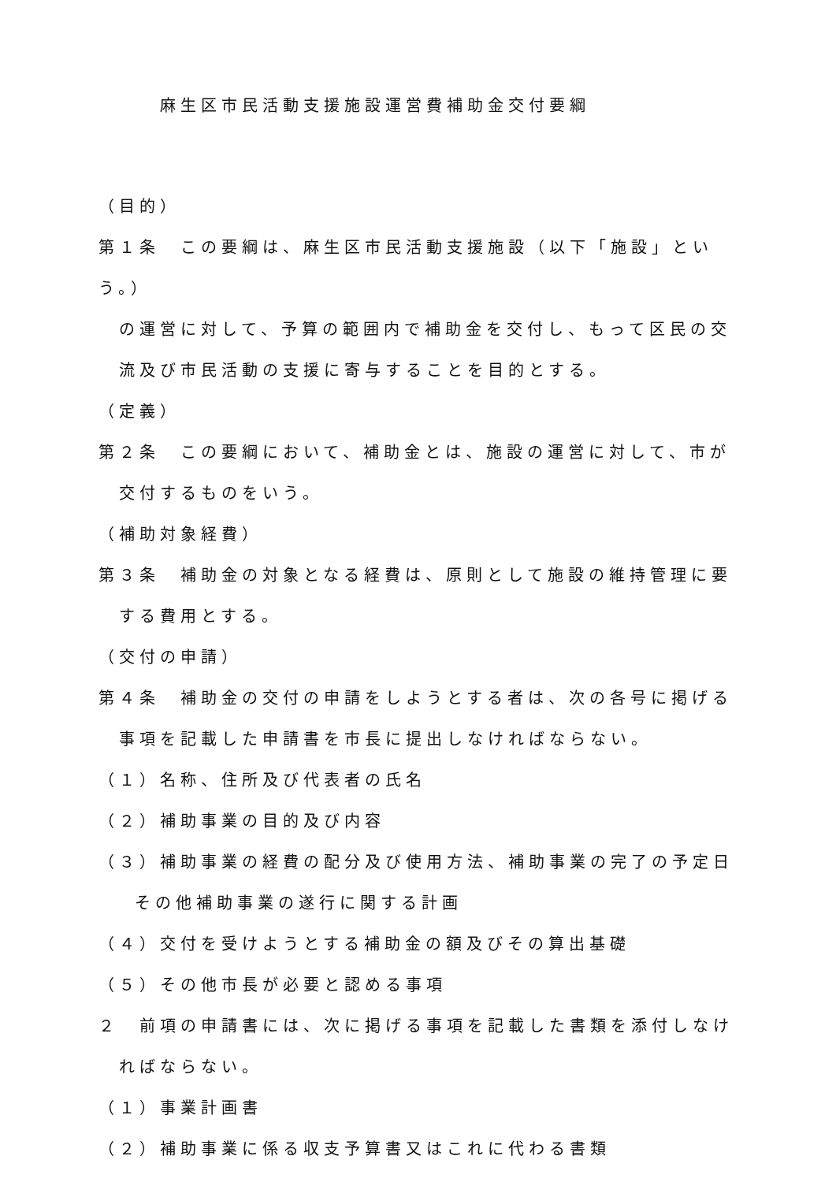麻生区市民活動支援施設運営費補助金交付要綱
（目的）
第１条　この要綱は、麻生区市民活動支援施設（以下「施設」という。）
の運営に対して、予算の範囲内で補助金を交付し、もって区民の交
流及び市民活動の支援に寄与することを目的とする。
（定義）
第２条　この要綱において、補助金とは、施設の運営に対して、市が
交付するものをいう。
（補助対象経費）
第３条　補助金の対象となる経費は、原則として施設の維持管理に要
する費用とする。
（交付の申請）
第４条　補助金の交付の申請をしようとする者は、次の各号に掲げる
事項を記載した申請書を市長に提出しなければならない。
（１）名称、住所及び代表者の氏名
（２）補助事業の目的及び内容
（３）補助事業の経費の配分及び使用方法、補助事業の完了の予定日
その他補助事業の遂行に関する計画
（４）交付を受けようとする補助金の額及びその算出基礎
（５）その他市長が必要と認める事項
２　前項の申請書には、次に掲げる事項を記載した書類を添付しなけ
ればならない。
（１）事業計画書
（２）補助事業に係る収支予算書又はこれに代わる書類